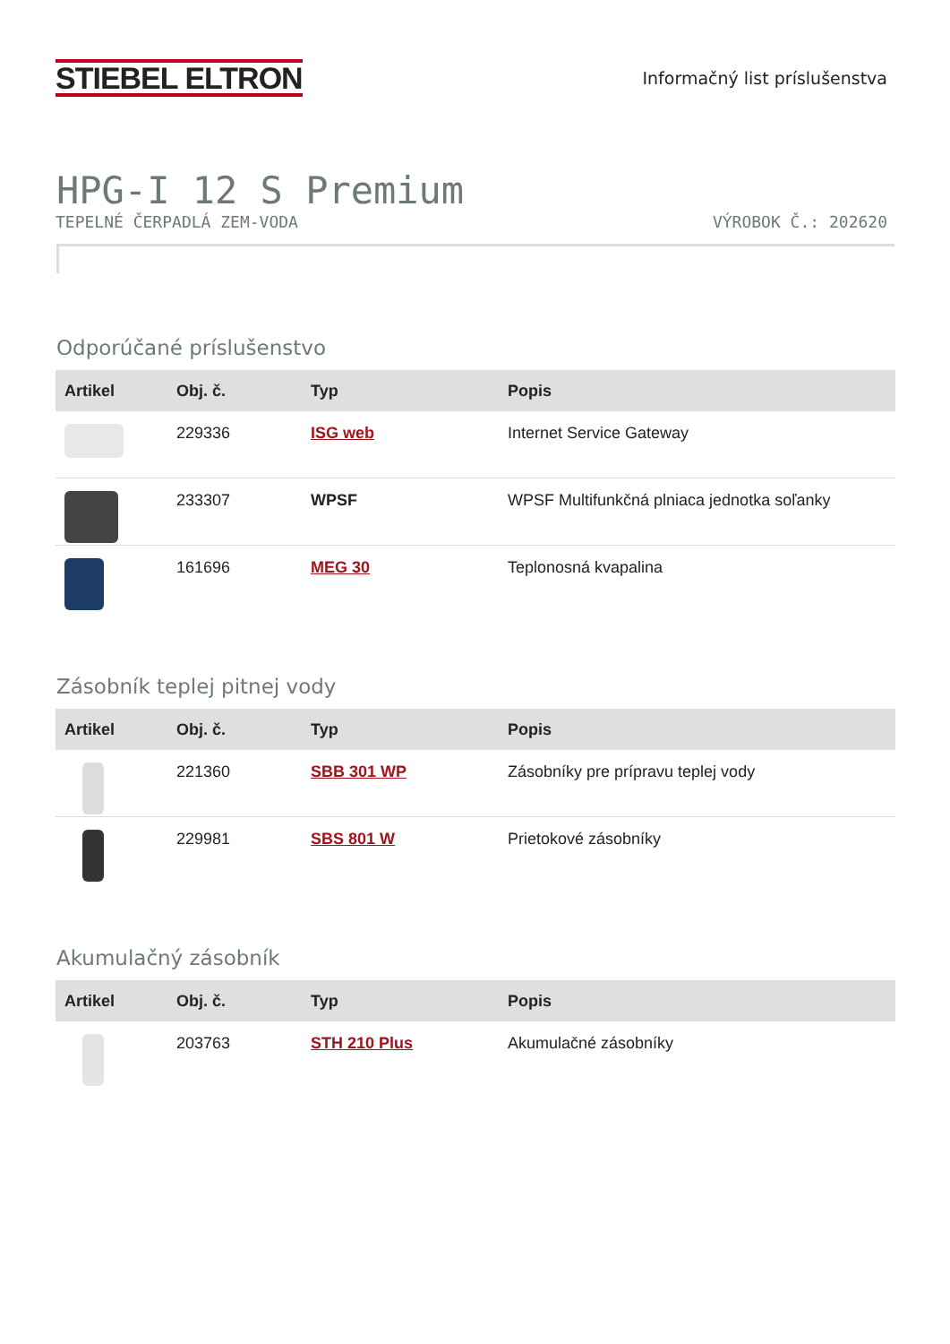STIEBEL ELTRON
Informačný list príslušenstva
HPG-I 12 S Premium
TEPELNÉ ČERPADLÁ ZEM-VODA VÝROBOK Č.: 202620
Odporúčané príslušenstvo
| Artikel | Obj. č. | Typ | Popis |
| --- | --- | --- | --- |
| | 229336 | ISG web | Internet Service Gateway |
| | 233307 | WPSF | WPSF Multifunkčná plniaca jednotka soľanky |
| | 161696 | MEG 30 | Teplonosná kvapalina |
Zásobník teplej pitnej vody
| Artikel | Obj. č. | Typ | Popis |
| --- | --- | --- | --- |
| | 221360 | SBB 301 WP | Zásobníky pre prípravu teplej vody |
| | 229981 | SBS 801 W | Prietokové zásobníky |
Akumulačný zásobník
| Artikel | Obj. č. | Typ | Popis |
| --- | --- | --- | --- |
| | 203763 | STH 210 Plus | Akumulačné zásobníky |